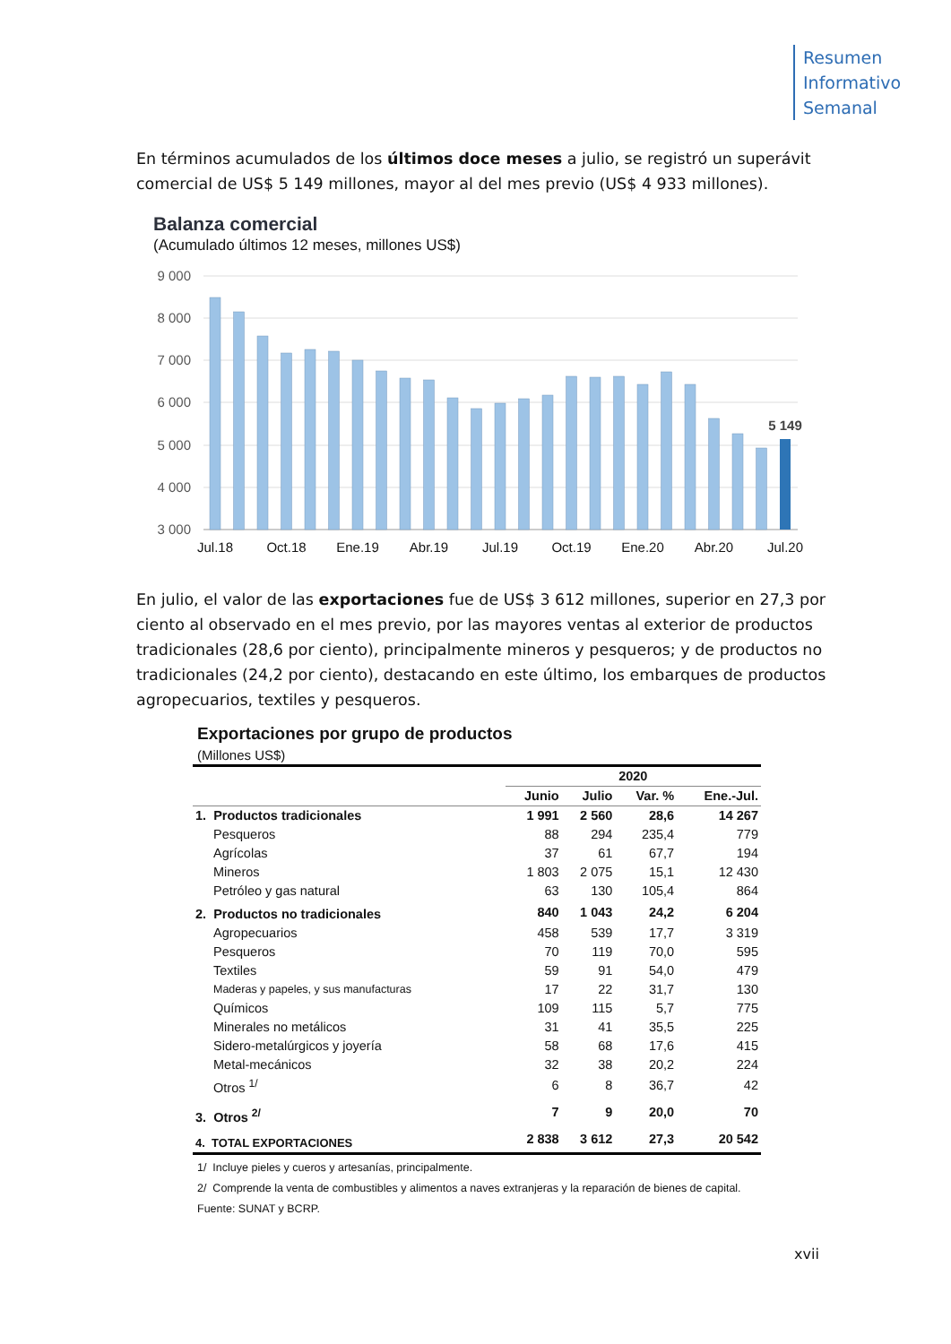Resumen
Informativo
Semanal
En términos acumulados de los últimos doce meses a julio, se registró un superávit comercial de US$ 5 149 millones, mayor al del mes previo (US$ 4 933 millones).
Balanza comercial
(Acumulado últimos 12 meses, millones US$)
9 000
8 000
7 000
6 000
5 000
4 000
3 000
5 149
Jul.18
Oct.18
Ene.19
Abr.19
Jul.19
Oct.19
Ene.20
Abr.20
Jul.20
En julio, el valor de las exportaciones fue de US$ 3 612 millones, superior en 27,3 por ciento al observado en el mes previo, por las mayores ventas al exterior de productos tradicionales (28,6 por ciento), principalmente mineros y pesqueros; y de productos no tradicionales (24,2 por ciento), destacando en este último, los embarques de productos agropecuarios, textiles y pesqueros.
Exportaciones por grupo de productos
(Millones US$)
| | 2020 | | | |
| --- | --- | --- | --- | --- |
| | Junio | Julio | Var. % | Ene.-Jul. |
| 1. Productos tradicionales | 1 991 | 2 560 | 28,6 | 14 267 |
| Pesqueros | 88 | 294 | 235,4 | 779 |
| Agrícolas | 37 | 61 | 67,7 | 194 |
| Mineros | 1 803 | 2 075 | 15,1 | 12 430 |
| Petróleo y gas natural | 63 | 130 | 105,4 | 864 |
| 2. Productos no tradicionales | 840 | 1 043 | 24,2 | 6 204 |
| Agropecuarios | 458 | 539 | 17,7 | 3 319 |
| Pesqueros | 70 | 119 | 70,0 | 595 |
| Textiles | 59 | 91 | 54,0 | 479 |
| Maderas y papeles, y sus manufacturas | 17 | 22 | 31,7 | 130 |
| Químicos | 109 | 115 | 5,7 | 775 |
| Minerales no metálicos | 31 | 41 | 35,5 | 225 |
| Sidero-metalúrgicos y joyería | 58 | 68 | 17,6 | 415 |
| Metal-mecánicos | 32 | 38 | 20,2 | 224 |
| Otros <sup>1/</sup> | 6 | 8 | 36,7 | 42 |
| 3. Otros <sup>2/</sup> | 7 | 9 | 20,0 | 70 |
| 4. TOTAL EXPORTACIONES | 2 838 | 3 612 | 27,3 | 20 542 |
1/ Incluye pieles y cueros y artesanías, principalmente.
2/ Comprende la venta de combustibles y alimentos a naves extranjeras y la reparación de bienes de capital.
Fuente: SUNAT y BCRP.
xvii